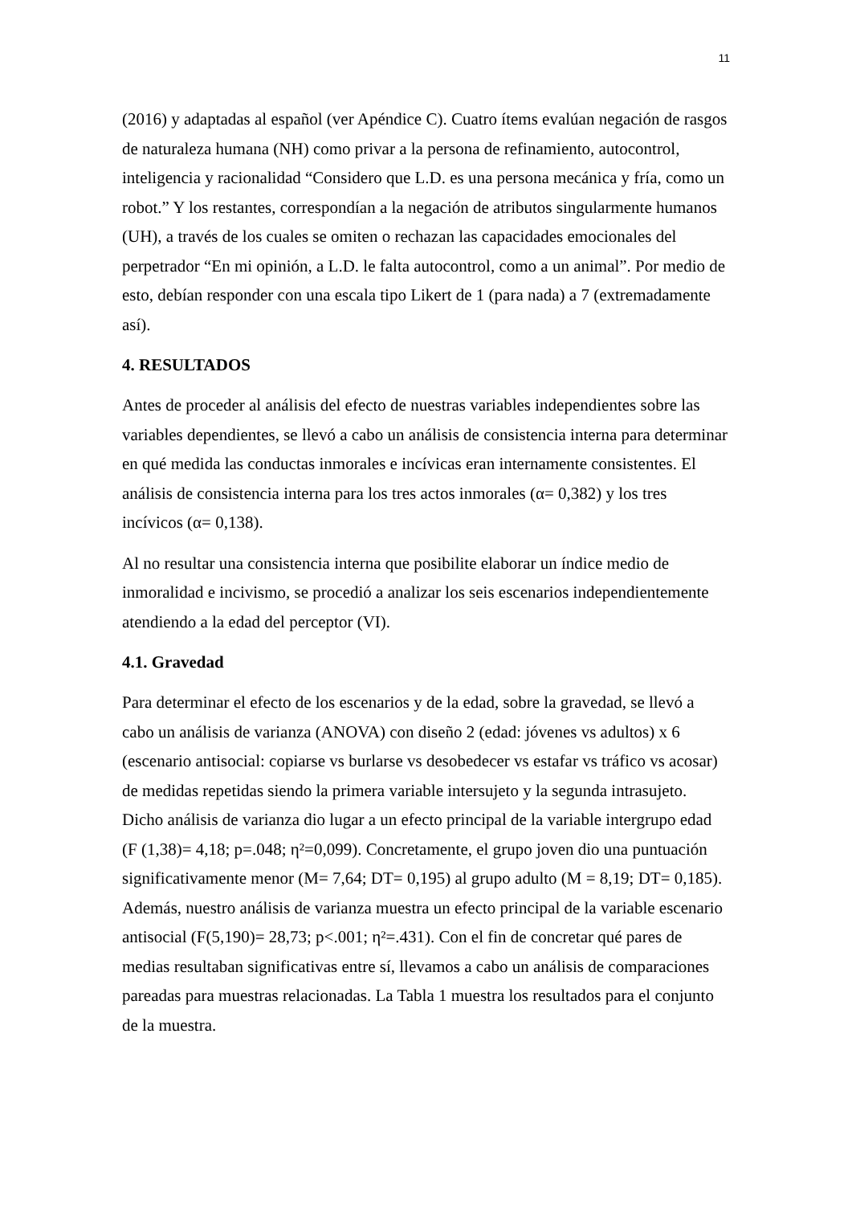11
(2016) y adaptadas al español (ver Apéndice C). Cuatro ítems evalúan negación de rasgos de naturaleza humana (NH) como privar a la persona de refinamiento, autocontrol, inteligencia y racionalidad “Considero que L.D. es una persona mecánica y fría, como un robot.” Y los restantes, correspondían a la negación de atributos singularmente humanos (UH), a través de los cuales se omiten o rechazan las capacidades emocionales del perpetrador “En mi opinión, a L.D. le falta autocontrol, como a un animal”. Por medio de esto, debían responder con una escala tipo Likert de 1 (para nada) a 7 (extremadamente así).
4. RESULTADOS
Antes de proceder al análisis del efecto de nuestras variables independientes sobre las variables dependientes, se llevó a cabo un análisis de consistencia interna para determinar en qué medida las conductas inmorales e incívicas eran internamente consistentes. El análisis de consistencia interna para los tres actos inmorales (α= 0,382) y los tres incívicos (α= 0,138).
Al no resultar una consistencia interna que posibilite elaborar un índice medio de inmoralidad e incivismo, se procedió a analizar los seis escenarios independientemente atendiendo a la edad del perceptor (VI).
4.1. Gravedad
Para determinar el efecto de los escenarios y de la edad, sobre la gravedad, se llevó a cabo un análisis de varianza (ANOVA) con diseño 2 (edad: jóvenes vs adultos) x 6 (escenario antisocial: copiarse vs burlarse vs desobedecer vs estafar vs tráfico vs acosar) de medidas repetidas siendo la primera variable intersujeto y la segunda intrasujeto. Dicho análisis de varianza dio lugar a un efecto principal de la variable intergrupo edad (F (1,38)= 4,18; p=.048; η²=0,099). Concretamente, el grupo joven dio una puntuación significativamente menor (M= 7,64; DT= 0,195) al grupo adulto (M = 8,19; DT= 0,185). Además, nuestro análisis de varianza muestra un efecto principal de la variable escenario antisocial (F(5,190)= 28,73; p<.001; η²=.431). Con el fin de concretar qué pares de medias resultaban significativas entre sí, llevamos a cabo un análisis de comparaciones pareadas para muestras relacionadas. La Tabla 1 muestra los resultados para el conjunto de la muestra.